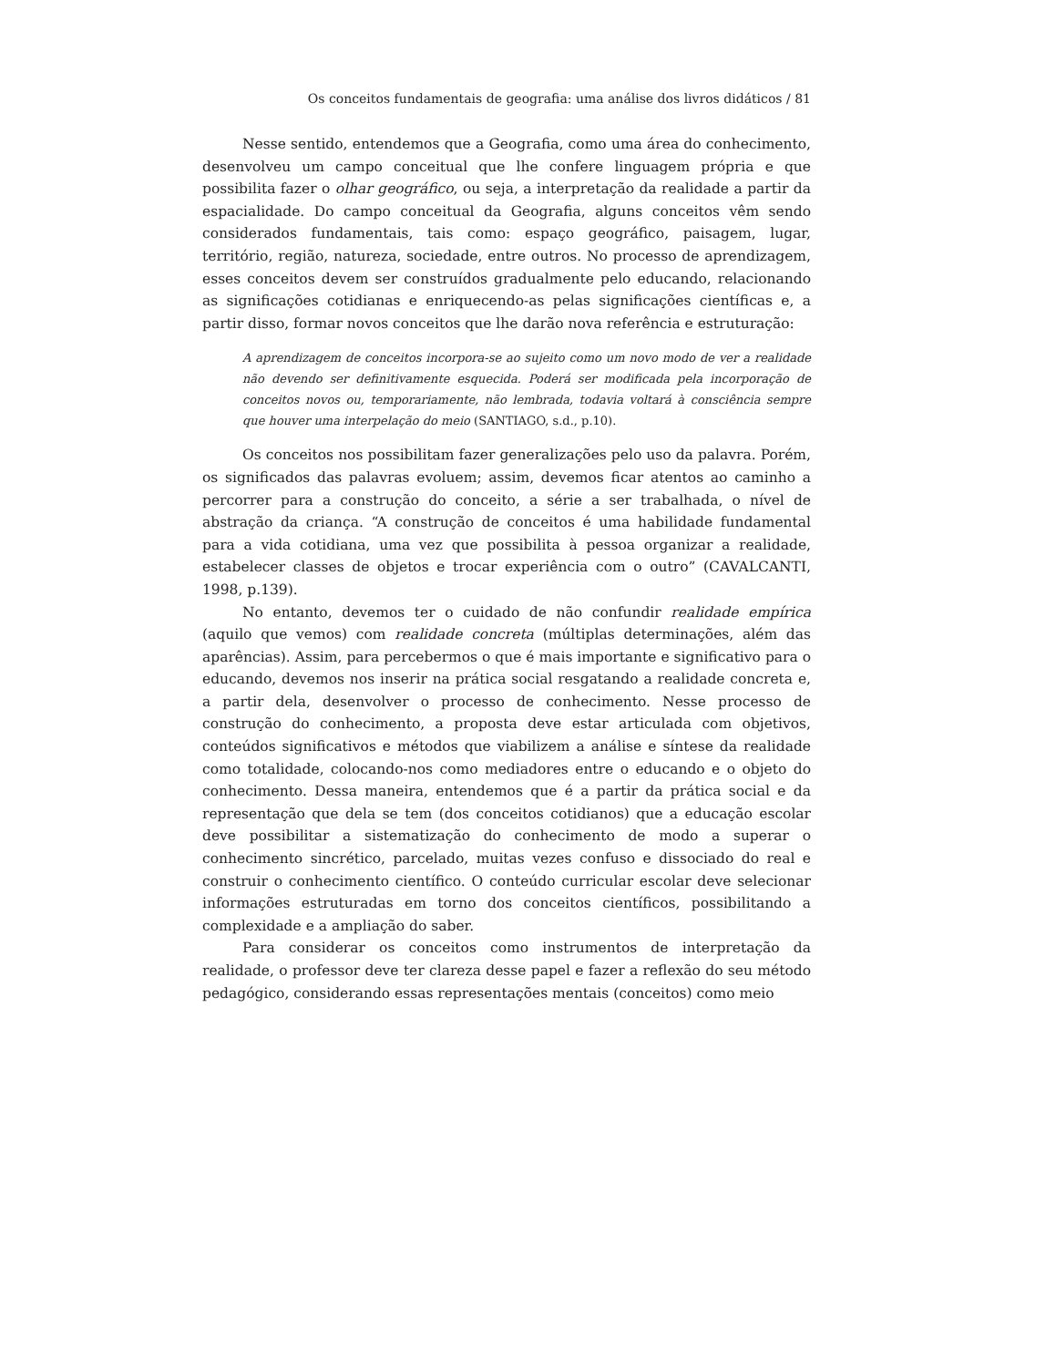Os conceitos fundamentais de geografia: uma análise dos livros didáticos / 81
Nesse sentido, entendemos que a Geografia, como uma área do conhecimento, desenvolveu um campo conceitual que lhe confere linguagem própria e que possibilita fazer o olhar geográfico, ou seja, a interpretação da realidade a partir da espacialidade. Do campo conceitual da Geografia, alguns conceitos vêm sendo considerados fundamentais, tais como: espaço geográfico, paisagem, lugar, território, região, natureza, sociedade, entre outros. No processo de aprendizagem, esses conceitos devem ser construídos gradualmente pelo educando, relacionando as significações cotidianas e enriquecendo-as pelas significações científicas e, a partir disso, formar novos conceitos que lhe darão nova referência e estruturação:
A aprendizagem de conceitos incorpora-se ao sujeito como um novo modo de ver a realidade não devendo ser definitivamente esquecida. Poderá ser modificada pela incorporação de conceitos novos ou, temporariamente, não lembrada, todavia voltará à consciência sempre que houver uma interpelação do meio (SANTIAGO, s.d., p.10).
Os conceitos nos possibilitam fazer generalizações pelo uso da palavra. Porém, os significados das palavras evoluem; assim, devemos ficar atentos ao caminho a percorrer para a construção do conceito, a série a ser trabalhada, o nível de abstração da criança. “A construção de conceitos é uma habilidade fundamental para a vida cotidiana, uma vez que possibilita à pessoa organizar a realidade, estabelecer classes de objetos e trocar experiência com o outro” (CAVALCANTI, 1998, p.139).
No entanto, devemos ter o cuidado de não confundir realidade empírica (aquilo que vemos) com realidade concreta (múltiplas determinações, além das aparências). Assim, para percebermos o que é mais importante e significativo para o educando, devemos nos inserir na prática social resgatando a realidade concreta e, a partir dela, desenvolver o processo de conhecimento. Nesse processo de construção do conhecimento, a proposta deve estar articulada com objetivos, conteúdos significativos e métodos que viabilizem a análise e síntese da realidade como totalidade, colocando-nos como mediadores entre o educando e o objeto do conhecimento. Dessa maneira, entendemos que é a partir da prática social e da representação que dela se tem (dos conceitos cotidianos) que a educação escolar deve possibilitar a sistematização do conhecimento de modo a superar o conhecimento sincrético, parcelado, muitas vezes confuso e dissociado do real e construir o conhecimento científico. O conteúdo curricular escolar deve selecionar informações estruturadas em torno dos conceitos científicos, possibilitando a complexidade e a ampliação do saber.
Para considerar os conceitos como instrumentos de interpretação da realidade, o professor deve ter clareza desse papel e fazer a reflexão do seu método pedagógico, considerando essas representações mentais (conceitos) como meio